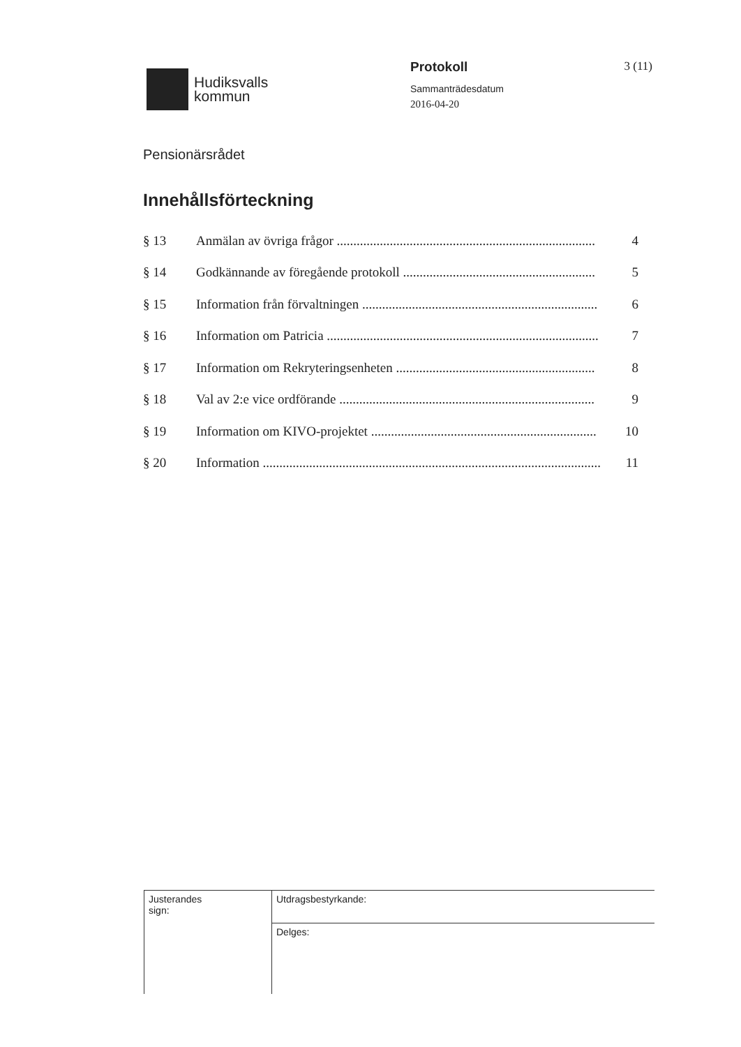Hudiksvalls
kommun
Protokoll
Sammanträdesdatum
2016-04-20
3 (11)
Pensionärsrådet
Innehållsförteckning
| § 13 | Anmälan av övriga frågor .............................................................................. | 4 |
| § 14 | Godkännande av föregående protokoll .......................................................... | 5 |
| § 15 | Information från förvaltningen ....................................................................... | 6 |
| § 16 | Information om Patricia .................................................................................. | 7 |
| § 17 | Information om Rekryteringsenheten ............................................................ | 8 |
| § 18 | Val av 2:e vice ordförande ............................................................................. | 9 |
| § 19 | Information om KIVO-projektet .................................................................... | 10 |
| § 20 | Information ...................................................................................................... | 11 |
| Justerandes sign: | Utdragsbestyrkande: |
| | Delges: |